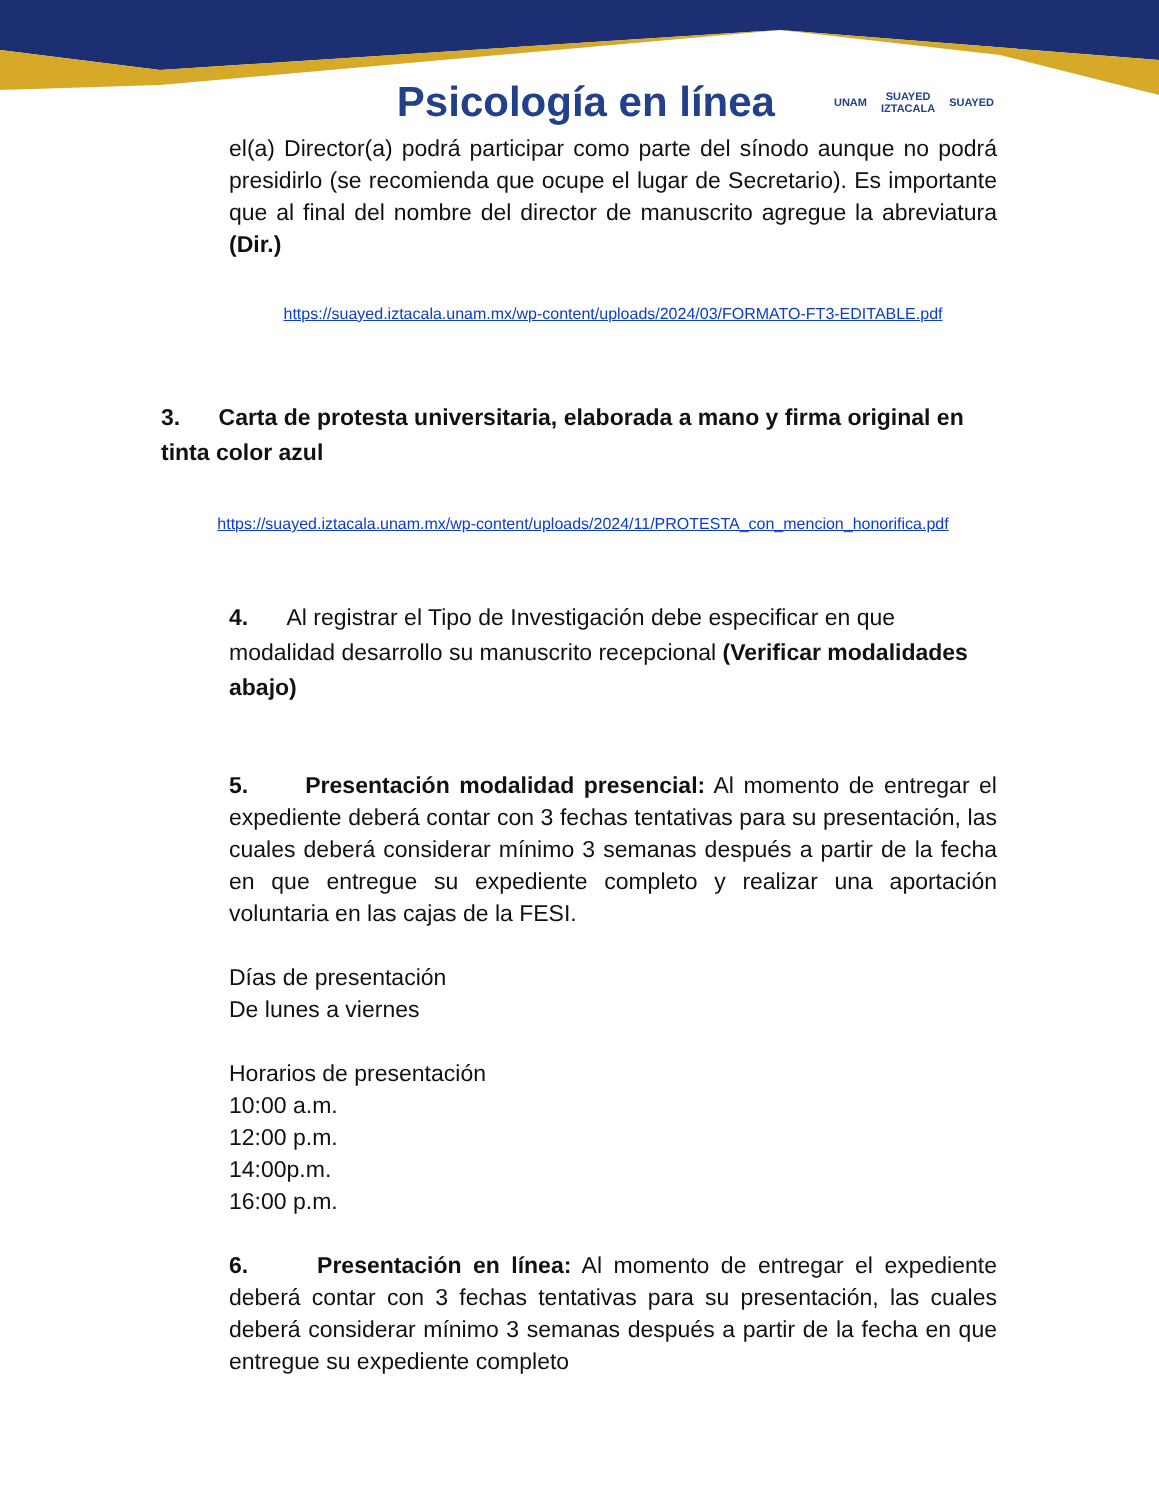Psicología en línea UNAM SUAYED
IZTACALA SUAYED
el(a) Director(a) podrá participar como parte del sínodo aunque no podrá presidirlo (se recomienda que ocupe el lugar de Secretario). Es importante que al final del nombre del director de manuscrito agregue la abreviatura (Dir.)
https://suayed.iztacala.unam.mx/wp-content/uploads/2024/03/FORMATO-FT3-EDITABLE.pdf
3. Carta de protesta universitaria, elaborada a mano y firma original en tinta color azul
https://suayed.iztacala.unam.mx/wp-content/uploads/2024/11/PROTESTA_con_mencion_honorifica.pdf
4. Al registrar el Tipo de Investigación debe especificar en que modalidad desarrollo su manuscrito recepcional (Verificar modalidades abajo)
5. Presentación modalidad presencial: Al momento de entregar el expediente deberá contar con 3 fechas tentativas para su presentación, las cuales deberá considerar mínimo 3 semanas después a partir de la fecha en que entregue su expediente completo y realizar una aportación voluntaria en las cajas de la FESI.
Días de presentación
De lunes a viernes
Horarios de presentación
10:00 a.m.
12:00 p.m.
14:00p.m.
16:00 p.m.
6. Presentación en línea: Al momento de entregar el expediente deberá contar con 3 fechas tentativas para su presentación, las cuales deberá considerar mínimo 3 semanas después a partir de la fecha en que entregue su expediente completo